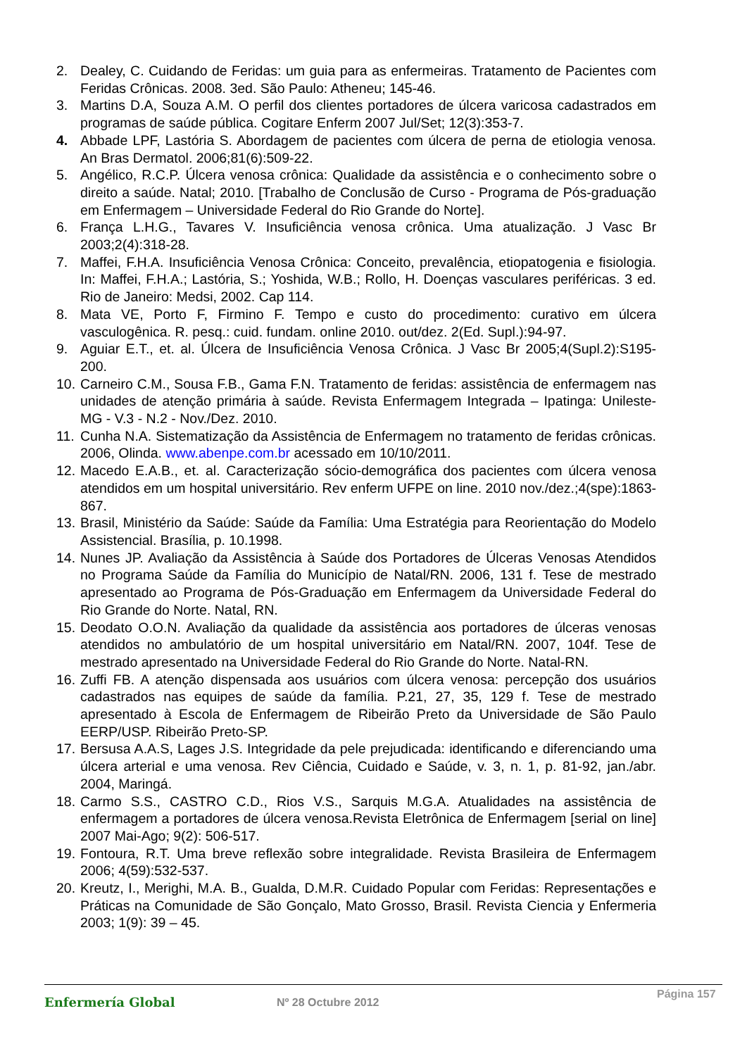2. Dealey, C. Cuidando de Feridas: um guia para as enfermeiras. Tratamento de Pacientes com Feridas Crônicas. 2008. 3ed. São Paulo: Atheneu; 145-46.
3. Martins D.A, Souza A.M. O perfil dos clientes portadores de úlcera varicosa cadastrados em programas de saúde pública. Cogitare Enferm 2007 Jul/Set; 12(3):353-7.
4. Abbade LPF, Lastória S. Abordagem de pacientes com úlcera de perna de etiologia venosa. An Bras Dermatol. 2006;81(6):509-22.
5. Angélico, R.C.P. Úlcera venosa crônica: Qualidade da assistência e o conhecimento sobre o direito a saúde. Natal; 2010. [Trabalho de Conclusão de Curso - Programa de Pós-graduação em Enfermagem – Universidade Federal do Rio Grande do Norte].
6. França L.H.G., Tavares V. Insuficiência venosa crônica. Uma atualização. J Vasc Br 2003;2(4):318-28.
7. Maffei, F.H.A. Insuficiência Venosa Crônica: Conceito, prevalência, etiopatogenia e fisiologia. In: Maffei, F.H.A.; Lastória, S.; Yoshida, W.B.; Rollo, H. Doenças vasculares periféricas. 3 ed. Rio de Janeiro: Medsi, 2002. Cap 114.
8. Mata VE, Porto F, Firmino F. Tempo e custo do procedimento: curativo em úlcera vasculogênica. R. pesq.: cuid. fundam. online 2010. out/dez. 2(Ed. Supl.):94-97.
9. Aguiar E.T., et. al. Úlcera de Insuficiência Venosa Crônica. J Vasc Br 2005;4(Supl.2):S195-200.
10. Carneiro C.M., Sousa F.B., Gama F.N. Tratamento de feridas: assistência de enfermagem nas unidades de atenção primária à saúde. Revista Enfermagem Integrada – Ipatinga: Unileste-MG - V.3 - N.2 - Nov./Dez. 2010.
11. Cunha N.A. Sistematização da Assistência de Enfermagem no tratamento de feridas crônicas. 2006, Olinda. www.abenpe.com.br acessado em 10/10/2011.
12. Macedo E.A.B., et. al. Caracterização sócio-demográfica dos pacientes com úlcera venosa atendidos em um hospital universitário. Rev enferm UFPE on line. 2010 nov./dez.;4(spe):1863-867.
13. Brasil, Ministério da Saúde: Saúde da Família: Uma Estratégia para Reorientação do Modelo Assistencial. Brasília, p. 10.1998.
14. Nunes JP. Avaliação da Assistência à Saúde dos Portadores de Úlceras Venosas Atendidos no Programa Saúde da Família do Município de Natal/RN. 2006, 131 f. Tese de mestrado apresentado ao Programa de Pós-Graduação em Enfermagem da Universidade Federal do Rio Grande do Norte. Natal, RN.
15. Deodato O.O.N. Avaliação da qualidade da assistência aos portadores de úlceras venosas atendidos no ambulatório de um hospital universitário em Natal/RN. 2007, 104f. Tese de mestrado apresentado na Universidade Federal do Rio Grande do Norte. Natal-RN.
16. Zuffi FB. A atenção dispensada aos usuários com úlcera venosa: percepção dos usuários cadastrados nas equipes de saúde da família. P.21, 27, 35, 129 f. Tese de mestrado apresentado à Escola de Enfermagem de Ribeirão Preto da Universidade de São Paulo EERP/USP. Ribeirão Preto-SP.
17. Bersusa A.A.S, Lages J.S. Integridade da pele prejudicada: identificando e diferenciando uma úlcera arterial e uma venosa. Rev Ciência, Cuidado e Saúde, v. 3, n. 1, p. 81-92, jan./abr. 2004, Maringá.
18. Carmo S.S., CASTRO C.D., Rios V.S., Sarquis M.G.A. Atualidades na assistência de enfermagem a portadores de úlcera venosa.Revista Eletrônica de Enfermagem [serial on line] 2007 Mai-Ago; 9(2): 506-517.
19. Fontoura, R.T. Uma breve reflexão sobre integralidade. Revista Brasileira de Enfermagem 2006; 4(59):532-537.
20. Kreutz, I., Merighi, M.A. B., Gualda, D.M.R. Cuidado Popular com Feridas: Representações e Práticas na Comunidade de São Gonçalo, Mato Grosso, Brasil. Revista Ciencia y Enfermeria 2003; 1(9): 39 – 45.
Enfermería Global Nº 28 Octubre 2012
Página 157